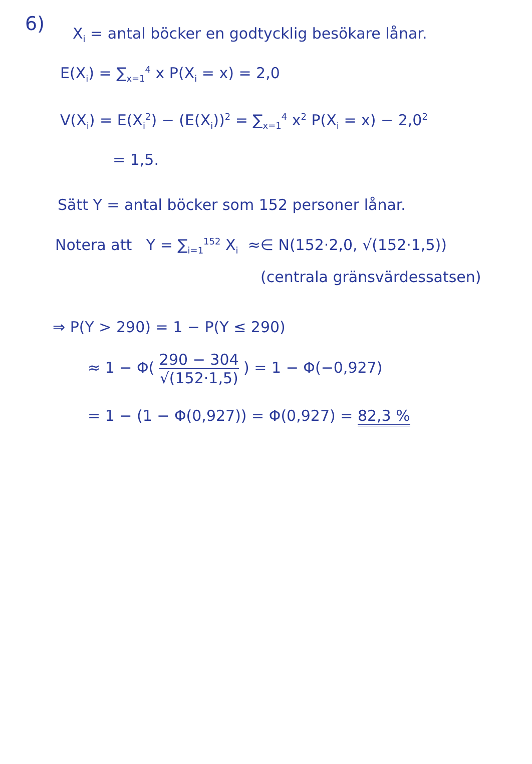6)
X<sub>i</sub> = antal böcker en godtycklig besökare lånar.
E(X<sub>i</sub>) = ∑<sub>x=1</sub><sup>4</sup> x P(X<sub>i</sub> = x) = 2,0
V(X<sub>i</sub>) = E(X<sub>i</sub><sup>2</sup>) − (E(X<sub>i</sub>))<sup>2</sup> = ∑<sub>x=1</sub><sup>4</sup> x<sup>2</sup> P(X<sub>i</sub> = x) − 2,0<sup>2</sup>
= 1,5.
Sätt Y = antal böcker som 152 personer lånar.
Notera att Y = ∑<sub>i=1</sub><sup>152</sup> X<sub>i</sub> ≈∈ N(152·2,0, √(152·1,5))
(centrala gränsvärdessatsen)
⇒ P(Y > 290) = 1 − P(Y ≤ 290)
≈ 1 − Φ( 290 − 304 √(152·1,5) ) = 1 − Φ(−0,927)
= 1 − (1 − Φ(0,927)) = Φ(0,927) = 82,3 %